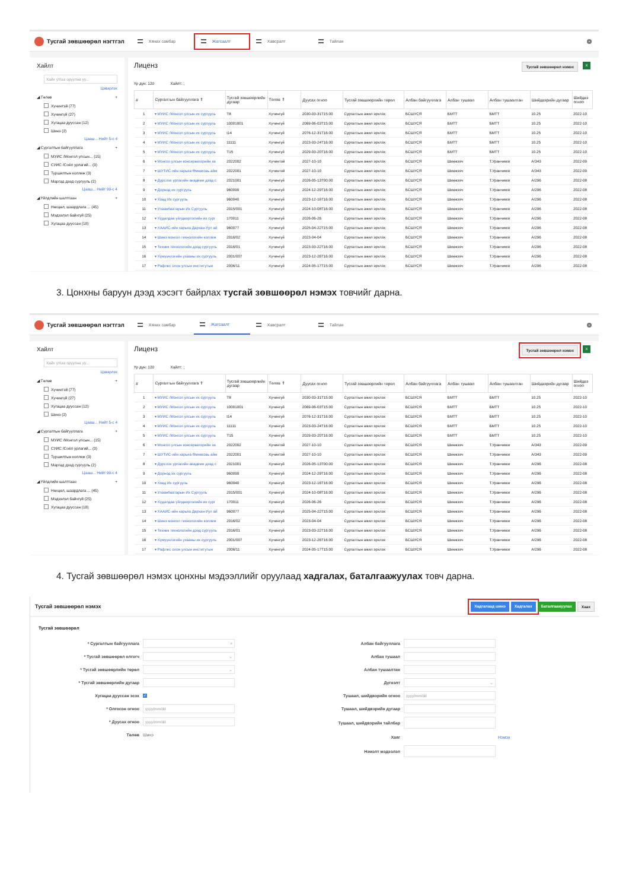Тусгай зөвшөөрөл нэгтгэл
Хянах самбар
Жагсаалт
Хавсралт Тайлан
×
Хайлт
Хайх утгаа оруулна уу...
Цэвэрлэх
◢ Төлөв +
Хүчинтэй (77)
Хүчингүй (27)
Хугацаа дууссан (12)
Шинэ (2)
Цааш... Нийт 5-с 4
◢ Сургалтын байгууллага +
МУИС /Монгол улсын... (15)
СУИС /Соёл урлагий... (3)
Туршилтын коллеж (3)
Маргад дээд сургууль (2)
Цааш... Нийт 99-с 4
◢ Үйлдлийн шалтгаан +
Нөхцөл, шаардлага ... (45)
Мэдээлэл байхгүй (25)
Хугацаа дууссан (18)
Лиценз
Тусгай зөвшөөрөл нэмэх X
Үр дүн: 120 Хайлт: ;
| # | Сургалтын байгууллага ⇑ | Тусгай зөвшөөрлийн дугаар | Төлөв ⇑ | Дуусах огноо | Тусгай зөвшөөрлийн төрөл | Албан байгууллага | Албан тушаал | Албан тушаалтан | Шийдвэрийн дугаар | Шийдвэ огноо |
| --- | --- | --- | --- | --- | --- | --- | --- | --- | --- | --- |
| 1 | ▾ МУИС /Монгол улсын их сургууль | T8 | Хүчингүй | 2030-03-31T15:00 | Сургалтын ажил эрхлэх | БСШУСЯ | БМТТ | БМТТ | 10.25 | 2022-10 |
| 2 | ▾ МУИС /Монгол улсын их сургууль | 10001001 | Хүчингүй | 2069-06-03T15:00 | Сургалтын ажил эрхлэх | БСШУСЯ | БМТТ | БМТТ | 10.25 | 2022-10 |
| 3 | ▾ МУИС /Монгол улсын их сургууль | t14 | Хүчингүй | 2076-12-31T16:00 | Сургалтын ажил эрхлэх | БСШУСЯ | БМТТ | БМТТ | 10.25 | 2022-10 |
| 4 | ▾ МУИС /Монгол улсын их сургууль | 11111 | Хүчингүй | 2023-03-24T16:00 | Сургалтын ажил эрхлэх | БСШУСЯ | БМТТ | БМТТ | 10.25 | 2022-10 |
| 5 | ▾ МУИС /Монгол улсын их сургууль | T15 | Хүчингүй | 2029-03-20T16:00 | Сургалтын ажил эрхлэх | БСШУСЯ | БМТТ | БМТТ | 10.25 | 2022-10 |
| 6 | ▾ Монгол улсын консерваторийн ха | 2022002 | Хүчинтэй | 2027-10-10 | Сургалтын ажил эрхлэх | БСШУСЯ | Шинжээч | Т.Уранчимэг | A/343 | 2022-09 |
| 7 | ▾ ШУТИС-ийн харьяа Өмнөговь айм | 2022001 | Хүчинтэй | 2027-10-10 | Сургалтын ажил эрхлэх | БСШУСЯ | Шинжээч | Т.Уранчимэг | A/343 | 2022-09 |
| 8 | ▾ Дүрслэх урлагийн академи дээд с | 2021001 | Хүчингүй | 2026-05-13T00:00 | Сургалтын ажил эрхлэх | БСШУСЯ | Шинжээч | Т.Уранчимэг | A/296 | 2022-08 |
| 9 | ▾ Дорнод их сургууль | 960099 | Хүчингүй | 2024-12-29T16:00 | Сургалтын ажил эрхлэх | БСШУСЯ | Шинжээч | Т.Уранчимэг | A/296 | 2022-08 |
| 10 | ▾ Ховд Их сургууль | 960040 | Хүчингүй | 2023-12-16T16:00 | Сургалтын ажил эрхлэх | БСШУСЯ | Шинжээч | Т.Уранчимэг | A/296 | 2022-08 |
| 11 | ▾ Улаанбаатарын Их Сургууль | 2015/001 | Хүчингүй | 2024-10-08T16:00 | Сургалтын ажил эрхлэх | БСШУСЯ | Шинжээч | Т.Уранчимэг | A/296 | 2022-08 |
| 12 | ▾ Хүдалдаа үйлдвэрлэлийн их сург | 170011 | Хүчингүй | 2026-06-26 | Сургалтын ажил эрхлэх | БСШУСЯ | Шинжээч | Т.Уранчимэг | A/296 | 2022-08 |
| 13 | ▾ ХААИС-ийн харьяа Дархан-Уул ай | 960077 | Хүчингүй | 2025-04-22T15:00 | Сургалтын ажил эрхлэх | БСШУСЯ | Шинжээч | Т.Уранчимэг | A/296 | 2022-08 |
| 14 | ▾ Шинэ монгол технологийн коллеж | 2016/02 | Хүчингүй | 2023-04-04 | Сургалтын ажил эрхлэх | БСШУСЯ | Шинжээч | Т.Уранчимэг | A/296 | 2022-08 |
| 15 | ▾ Техник технологийн дээд сургууль | 2016/01 | Хүчингүй | 2023-03-22T16:00 | Сургалтын ажил эрхлэх | БСШУСЯ | Шинжээч | Т.Уранчимэг | A/296 | 2022-08 |
| 16 | ▾ Хүмүүнлэгийн ухааны их сургууль | 2001/007 | Хүчингүй | 2023-12-26T16:00 | Сургалтын ажил эрхлэх | БСШУСЯ | Шинжээч | Т.Уранчимэг | A/296 | 2022-08 |
| 17 | ▾ Рафлес олон улсын институтын | 2006/11 | Хүчингүй | 2024-05-17T15:00 | Сургалтын ажил эрхлэх | БСШУСЯ | Шинжээч | Т.Уранчимэг | A/296 | 2022-08 |
3. Цонхны баруун дээд хэсэгт байрлах тусгай зөвшөөрөл нэмэх товчийг дарна.
Тусгай зөвшөөрөл нэгтгэл
Хянах самбар Жагсаалт Хавсралт Тайлан
×
Хайлт
Хайх утгаа оруулна уу...
Цэвэрлэх
◢ Төлөв +
Хүчинтэй (77)
Хүчингүй (27)
Хугацаа дууссан (12)
Шинэ (2)
Цааш... Нийт 5-с 4
◢ Сургалтын байгууллага +
МУИС /Монгол улсын... (15)
СУИС /Соёл урлагий... (3)
Туршилтын коллеж (3)
Маргад дээд сургууль (2)
Цааш... Нийт 99-с 4
◢ Үйлдлийн шалтгаан +
Нөхцөл, шаардлага ... (45)
Мэдээлэл байхгүй (25)
Хугацаа дууссан (18)
Лиценз
Тусгай зөвшөөрөл нэмэх X
Үр дүн: 120 Хайлт: ;
| # | Сургалтын байгууллага ⇑ | Тусгай зөвшөөрлийн дугаар | Төлөв ⇑ | Дуусах огноо | Тусгай зөвшөөрлийн төрөл | Албан байгууллага | Албан тушаал | Албан тушаалтан | Шийдвэрийн дугаар | Шийдвэ огноо |
| --- | --- | --- | --- | --- | --- | --- | --- | --- | --- | --- |
| 1 | ▾ МУИС /Монгол улсын их сургууль | T8 | Хүчингүй | 2030-03-31T15:00 | Сургалтын ажил эрхлэх | БСШУСЯ | БМТТ | БМТТ | 10.25 | 2022-10 |
| 2 | ▾ МУИС /Монгол улсын их сургууль | 10001001 | Хүчингүй | 2069-06-03T15:00 | Сургалтын ажил эрхлэх | БСШУСЯ | БМТТ | БМТТ | 10.25 | 2022-10 |
| 3 | ▾ МУИС /Монгол улсын их сургууль | t14 | Хүчингүй | 2076-12-31T16:00 | Сургалтын ажил эрхлэх | БСШУСЯ | БМТТ | БМТТ | 10.25 | 2022-10 |
| 4 | ▾ МУИС /Монгол улсын их сургууль | 11111 | Хүчингүй | 2023-03-24T16:00 | Сургалтын ажил эрхлэх | БСШУСЯ | БМТТ | БМТТ | 10.25 | 2022-10 |
| 5 | ▾ МУИС /Монгол улсын их сургууль | T15 | Хүчингүй | 2029-03-20T16:00 | Сургалтын ажил эрхлэх | БСШУСЯ | БМТТ | БМТТ | 10.25 | 2022-10 |
| 6 | ▾ Монгол улсын консерваторийн ха | 2022002 | Хүчинтэй | 2027-10-10 | Сургалтын ажил эрхлэх | БСШУСЯ | Шинжээч | Т.Уранчимэг | A/343 | 2022-09 |
| 7 | ▾ ШУТИС-ийн харьяа Өмнөговь айм | 2022001 | Хүчинтэй | 2027-10-10 | Сургалтын ажил эрхлэх | БСШУСЯ | Шинжээч | Т.Уранчимэг | A/343 | 2022-09 |
| 8 | ▾ Дүрслэх урлагийн академи дээд с | 2021001 | Хүчингүй | 2026-05-13T00:00 | Сургалтын ажил эрхлэх | БСШУСЯ | Шинжээч | Т.Уранчимэг | A/296 | 2022-08 |
| 9 | ▾ Дорнод их сургууль | 960099 | Хүчингүй | 2024-12-29T16:00 | Сургалтын ажил эрхлэх | БСШУСЯ | Шинжээч | Т.Уранчимэг | A/296 | 2022-08 |
| 10 | ▾ Ховд Их сургууль | 960040 | Хүчингүй | 2023-12-16T16:00 | Сургалтын ажил эрхлэх | БСШУСЯ | Шинжээч | Т.Уранчимэг | A/296 | 2022-08 |
| 11 | ▾ Улаанбаатарын Их Сургууль | 2015/001 | Хүчингүй | 2024-10-08T16:00 | Сургалтын ажил эрхлэх | БСШУСЯ | Шинжээч | Т.Уранчимэг | A/296 | 2022-08 |
| 12 | ▾ Хүдалдаа үйлдвэрлэлийн их сург | 170011 | Хүчингүй | 2026-06-26 | Сургалтын ажил эрхлэх | БСШУСЯ | Шинжээч | Т.Уранчимэг | A/296 | 2022-08 |
| 13 | ▾ ХААИС-ийн харьяа Дархан-Уул ай | 960077 | Хүчингүй | 2025-04-22T15:00 | Сургалтын ажил эрхлэх | БСШУСЯ | Шинжээч | Т.Уранчимэг | A/296 | 2022-08 |
| 14 | ▾ Шинэ монгол технологийн коллеж | 2016/02 | Хүчингүй | 2023-04-04 | Сургалтын ажил эрхлэх | БСШУСЯ | Шинжээч | Т.Уранчимэг | A/296 | 2022-08 |
| 15 | ▾ Техник технологийн дээд сургууль | 2016/01 | Хүчингүй | 2023-03-22T16:00 | Сургалтын ажил эрхлэх | БСШУСЯ | Шинжээч | Т.Уранчимэг | A/296 | 2022-08 |
| 16 | ▾ Хүмүүнлэгийн ухааны их сургууль | 2001/007 | Хүчингүй | 2023-12-26T16:00 | Сургалтын ажил эрхлэх | БСШУСЯ | Шинжээч | Т.Уранчимэг | A/296 | 2022-08 |
| 17 | ▾ Рафлес олон улсын институтын | 2006/11 | Хүчингүй | 2024-05-17T15:00 | Сургалтын ажил эрхлэх | БСШУСЯ | Шинжээч | Т.Уранчимэг | A/296 | 2022-08 |
4. Тусгай зөвшөөрөл нэмэх цонхны мэдээллийг оруулаад хадгалах, баталгаажуулах товч дарна.
Тусгай зөвшөөрөл нэмэх
Хадгалаад шинэ Хадгалах Баталгаажуулах Хаах
Тусгай зөвшөөрөл
* Сургалтын байгууллага
⌕
* Тусгай зөвшөөрөл олгогч
⌄
* Тусгай зөвшөөрлийн төрөл
⌄
* Тусгай зөвшөөрлийн дугаар
Хугацаа дууссан эсэх ✓
* Олгосон огноо
yyyy/mm/dd
* Дуусах огноо
yyyy/mm/dd
Төлөв Шинэ
Албан байгууллага
Албан тушаал
Албан тушаалтан
Дүгнэлт
⌄
Тушаал, шийдвэрийн огноо
yyyy/mm/dd
Тушаал, шийдвэрийн дугаар
Тушаал, шийдвэрийн тайлбар
Хаяг Нэмэх
Нэмэлт мэдээлэл